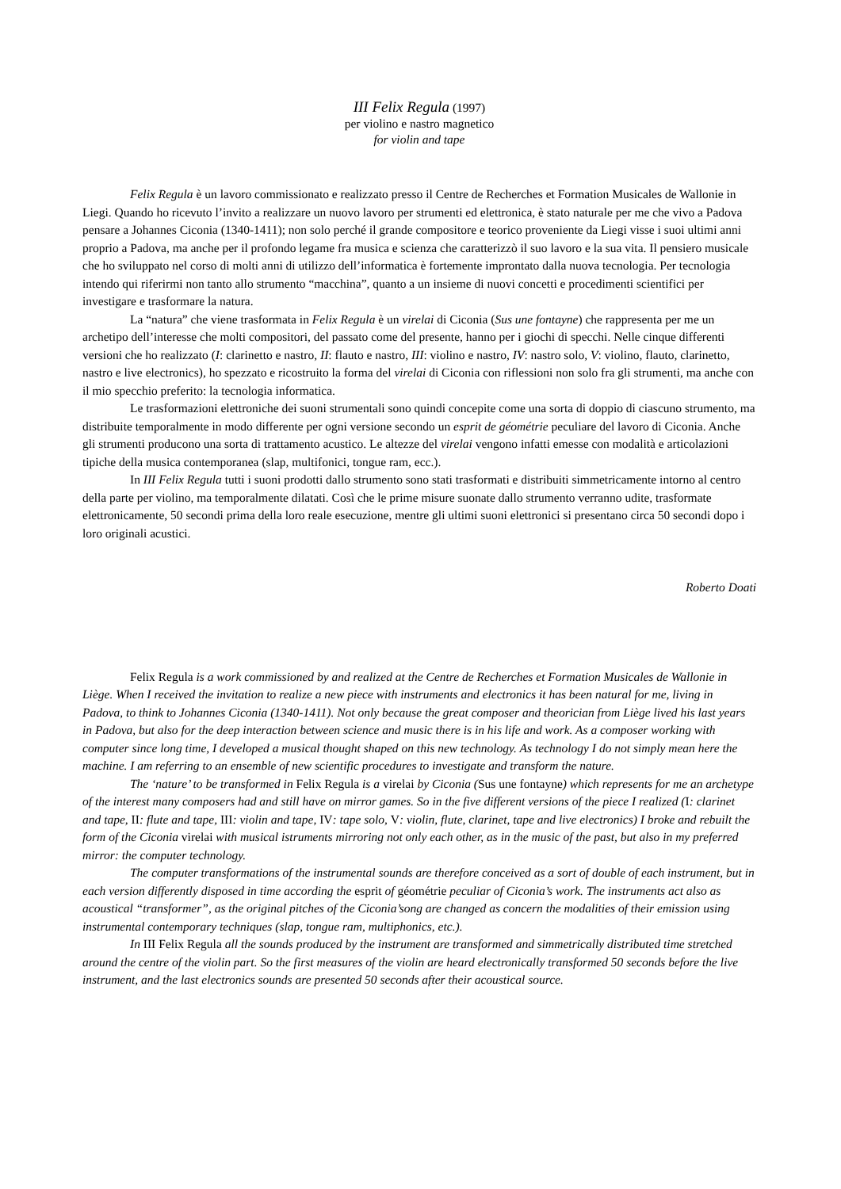III Felix Regula (1997)
per violino e nastro magnetico
for violin and tape
Felix Regula è un lavoro commissionato e realizzato presso il Centre de Recherches et Formation Musicales de Wallonie in Liegi. Quando ho ricevuto l’invito a realizzare un nuovo lavoro per strumenti ed elettronica, è stato naturale per me che vivo a Padova pensare a Johannes Ciconia (1340-1411); non solo perché il grande compositore e teorico proveniente da Liegi visse i suoi ultimi anni proprio a Padova, ma anche per il profondo legame fra musica e scienza che caratterizzò il suo lavoro e la sua vita. Il pensiero musicale che ho sviluppato nel corso di molti anni di utilizzo dell’informatica è fortemente improntato dalla nuova tecnologia. Per tecnologia intendo qui riferirmi non tanto allo strumento “macchina”, quanto a un insieme di nuovi concetti e procedimenti scientifici per investigare e trasformare la natura.
La “natura” che viene trasformata in Felix Regula è un virelai di Ciconia (Sus une fontayne) che rappresenta per me un archetipo dell’interesse che molti compositori, del passato come del presente, hanno per i giochi di specchi. Nelle cinque differenti versioni che ho realizzato (I: clarinetto e nastro, II: flauto e nastro, III: violino e nastro, IV: nastro solo, V: violino, flauto, clarinetto, nastro e live electronics), ho spezzato e ricostruito la forma del virelai di Ciconia con riflessioni non solo fra gli strumenti, ma anche con il mio specchio preferito: la tecnologia informatica.
Le trasformazioni elettroniche dei suoni strumentali sono quindi concepite come una sorta di doppio di ciascuno strumento, ma distribuite temporalmente in modo differente per ogni versione secondo un esprit de géométrie peculiare del lavoro di Ciconia. Anche gli strumenti producono una sorta di trattamento acustico. Le altezze del virelai vengono infatti emesse con modalità e articolazioni tipiche della musica contemporanea (slap, multifonici, tongue ram, ecc.).
In III Felix Regula tutti i suoni prodotti dallo strumento sono stati trasformati e distribuiti simmetricamente intorno al centro della parte per violino, ma temporalmente dilatati. Così che le prime misure suonate dallo strumento verranno udite, trasformate elettronicamente, 50 secondi prima della loro reale esecuzione, mentre gli ultimi suoni elettronici si presentano circa 50 secondi dopo i loro originali acustici.
Roberto Doati
Felix Regula is a work commissioned by and realized at the Centre de Recherches et Formation Musicales de Wallonie in Liège. When I received the invitation to realize a new piece with instruments and electronics it has been natural for me, living in Padova, to think to Johannes Ciconia (1340-1411). Not only because the great composer and theorician from Liège lived his last years in Padova, but also for the deep interaction between science and music there is in his life and work. As a composer working with computer since long time, I developed a musical thought shaped on this new technology. As technology I do not simply mean here the machine. I am referring to an ensemble of new scientific procedures to investigate and transform the nature.
The ‘nature’ to be transformed in Felix Regula is a virelai by Ciconia (Sus une fontayne) which represents for me an archetype of the interest many composers had and still have on mirror games. So in the five different versions of the piece I realized (I: clarinet and tape, II: flute and tape, III: violin and tape, IV: tape solo, V: violin, flute, clarinet, tape and live electronics) I broke and rebuilt the form of the Ciconia virelai with musical istruments mirroring not only each other, as in the music of the past, but also in my preferred mirror: the computer technology.
The computer transformations of the instrumental sounds are therefore conceived as a sort of double of each instrument, but in each version differently disposed in time according the esprit of géométrie peculiar of Ciconia’s work. The instruments act also as acoustical “transformer”, as the original pitches of the Ciconia’song are changed as concern the modalities of their emission using instrumental contemporary techniques (slap, tongue ram, multiphonics, etc.).
In III Felix Regula all the sounds produced by the instrument are transformed and simmetrically distributed time stretched around the centre of the violin part. So the first measures of the violin are heard electronically transformed 50 seconds before the live instrument, and the last electronics sounds are presented 50 seconds after their acoustical source.